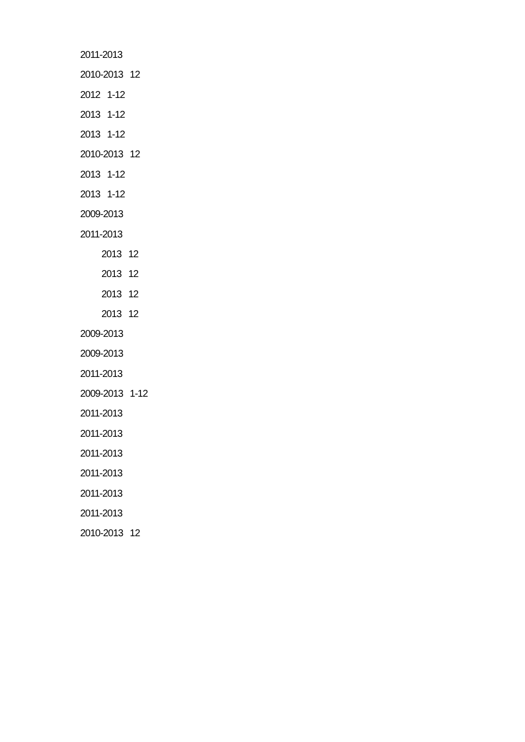2011-2013
2010-2013 12
2012 1-12
2013 1-12
2013 1-12
2010-2013 12
2013 1-12
2013 1-12
2009-2013
2011-2013
2013 12
2013 12
2013 12
2013 12
2009-2013
2009-2013
2011-2013
2009-2013 1-12
2011-2013
2011-2013
2011-2013
2011-2013
2011-2013
2011-2013
2010-2013 12